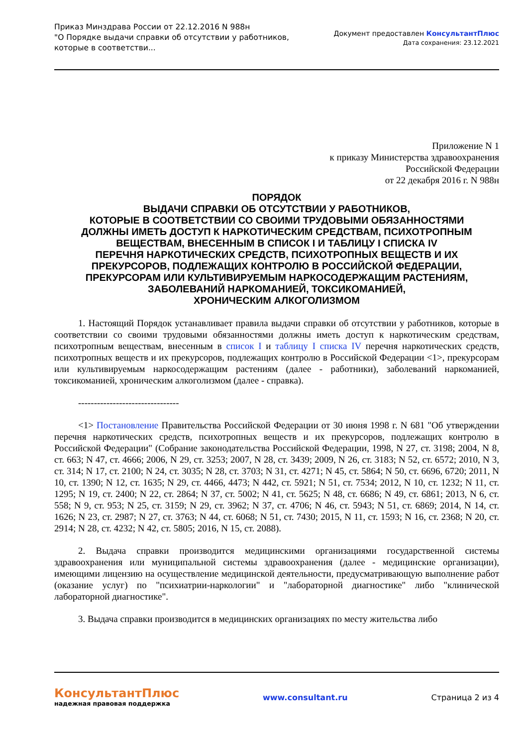Приказ Минздрава России от 22.12.2016 N 988н
"О Порядке выдачи справки об отсутствии у работников,
которые в соответстви...
Документ предоставлен КонсультантПлюс
Дата сохранения: 23.12.2021
Приложение N 1
к приказу Министерства здравоохранения
Российской Федерации
от 22 декабря 2016 г. N 988н
ПОРЯДОК
ВЫДАЧИ СПРАВКИ ОБ ОТСУТСТВИИ У РАБОТНИКОВ,
КОТОРЫЕ В СООТВЕТСТВИИ СО СВОИМИ ТРУДОВЫМИ ОБЯЗАННОСТЯМИ
ДОЛЖНЫ ИМЕТЬ ДОСТУП К НАРКОТИЧЕСКИМ СРЕДСТВАМ, ПСИХОТРОПНЫМ
ВЕЩЕСТВАМ, ВНЕСЕННЫМ В СПИСОК I И ТАБЛИЦУ I СПИСКА IV
ПЕРЕЧНЯ НАРКОТИЧЕСКИХ СРЕДСТВ, ПСИХОТРОПНЫХ ВЕЩЕСТВ И ИХ
ПРЕКУРСОРОВ, ПОДЛЕЖАЩИХ КОНТРОЛЮ В РОССИЙСКОЙ ФЕДЕРАЦИИ,
ПРЕКУРСОРАМ ИЛИ КУЛЬТИВИРУЕМЫМ НАРКОСОДЕРЖАЩИМ РАСТЕНИЯМ,
ЗАБОЛЕВАНИЙ НАРКОМАНИЕЙ, ТОКСИКОМАНИЕЙ,
ХРОНИЧЕСКИМ АЛКОГОЛИЗМОМ
1. Настоящий Порядок устанавливает правила выдачи справки об отсутствии у работников, которые в соответствии со своими трудовыми обязанностями должны иметь доступ к наркотическим средствам, психотропным веществам, внесенным в список I и таблицу I списка IV перечня наркотических средств, психотропных веществ и их прекурсоров, подлежащих контролю в Российской Федерации <1>, прекурсорам или культивируемым наркосодержащим растениям (далее - работники), заболеваний наркоманией, токсикоманией, хроническим алкоголизмом (далее - справка).
--------------------------------
<1> Постановление Правительства Российской Федерации от 30 июня 1998 г. N 681 "Об утверждении перечня наркотических средств, психотропных веществ и их прекурсоров, подлежащих контролю в Российской Федерации" (Собрание законодательства Российской Федерации, 1998, N 27, ст. 3198; 2004, N 8, ст. 663; N 47, ст. 4666; 2006, N 29, ст. 3253; 2007, N 28, ст. 3439; 2009, N 26, ст. 3183; N 52, ст. 6572; 2010, N 3, ст. 314; N 17, ст. 2100; N 24, ст. 3035; N 28, ст. 3703; N 31, ст. 4271; N 45, ст. 5864; N 50, ст. 6696, 6720; 2011, N 10, ст. 1390; N 12, ст. 1635; N 29, ст. 4466, 4473; N 442, ст. 5921; N 51, ст. 7534; 2012, N 10, ст. 1232; N 11, ст. 1295; N 19, ст. 2400; N 22, ст. 2864; N 37, ст. 5002; N 41, ст. 5625; N 48, ст. 6686; N 49, ст. 6861; 2013, N 6, ст. 558; N 9, ст. 953; N 25, ст. 3159; N 29, ст. 3962; N 37, ст. 4706; N 46, ст. 5943; N 51, ст. 6869; 2014, N 14, ст. 1626; N 23, ст. 2987; N 27, ст. 3763; N 44, ст. 6068; N 51, ст. 7430; 2015, N 11, ст. 1593; N 16, ст. 2368; N 20, ст. 2914; N 28, ст. 4232; N 42, ст. 5805; 2016, N 15, ст. 2088).
2. Выдача справки производится медицинскими организациями государственной системы здравоохранения или муниципальной системы здравоохранения (далее - медицинские организации), имеющими лицензию на осуществление медицинской деятельности, предусматривающую выполнение работ (оказание услуг) по "психиатрии-наркологии" и "лабораторной диагностике" либо "клинической лабораторной диагностике".
3. Выдача справки производится в медицинских организациях по месту жительства либо
КонсультантПлюс
надежная правовая поддержка
www.consultant.ru Страница 2 из 4